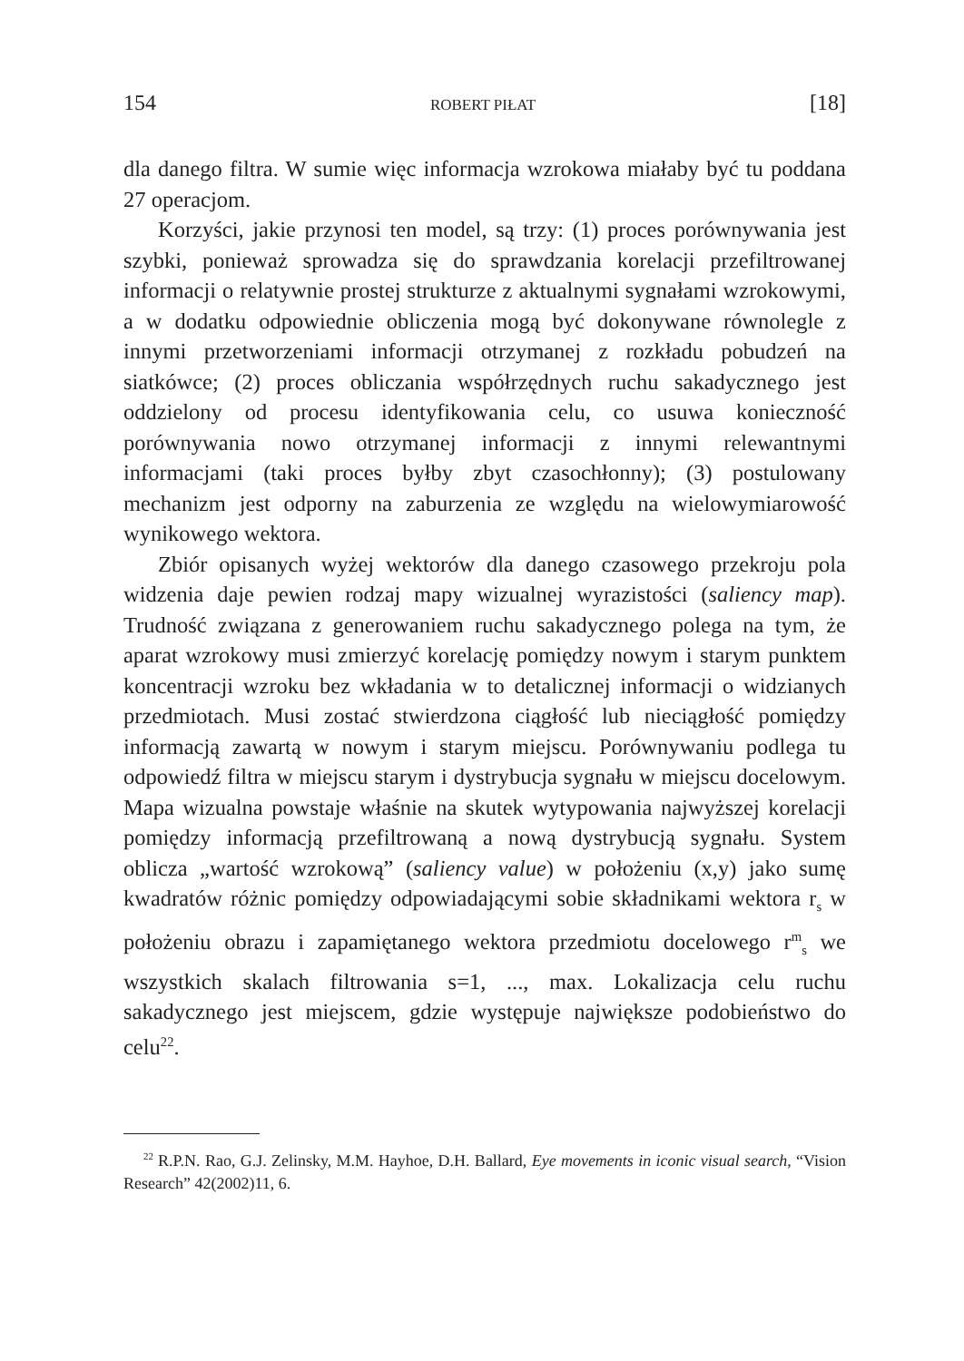154 ROBERT PIŁAT [18]
dla danego filtra. W sumie więc informacja wzrokowa miałaby być tu poddana 27 operacjom.
Korzyści, jakie przynosi ten model, są trzy: (1) proces porównywania jest szybki, ponieważ sprowadza się do sprawdzania korelacji przefiltrowanej informacji o relatywnie prostej strukturze z aktualnymi sygnałami wzrokowymi, a w dodatku odpowiednie obliczenia mogą być dokonywane równolegle z innymi przetworzeniami informacji otrzymanej z rozkładu pobudzeń na siatkówce; (2) proces obliczania współrzędnych ruchu sakadycznego jest oddzielony od procesu identyfikowania celu, co usuwa konieczność porównywania nowo otrzymanej informacji z innymi relewantnymi informacjami (taki proces byłby zbyt czasochłonny); (3) postulowany mechanizm jest odporny na zaburzenia ze względu na wielowymiarowość wynikowego wektora.
Zbiór opisanych wyżej wektorów dla danego czasowego przekroju pola widzenia daje pewien rodzaj mapy wizualnej wyrazistości (saliency map). Trudność związana z generowaniem ruchu sakadycznego polega na tym, że aparat wzrokowy musi zmierzyć korelację pomiędzy nowym i starym punktem koncentracji wzroku bez wkładania w to detalicznej informacji o widzianych przedmiotach. Musi zostać stwierdzona ciągłość lub nieciągłość pomiędzy informacją zawartą w nowym i starym miejscu. Porównywaniu podlega tu odpowiedź filtra w miejscu starym i dystrybucja sygnału w miejscu docelowym. Mapa wizualna powstaje właśnie na skutek wytypowania najwyższej korelacji pomiędzy informacją przefiltrowaną a nową dystrybucją sygnału. System oblicza „wartość wzrokową” (saliency value) w położeniu (x,y) jako sumę kwadratów różnic pomiędzy odpowiadającymi sobie składnikami wektora r<sub>s</sub> w położeniu obrazu i zapamiętanego wektora przedmiotu docelowego r<sup>m</sup><sub>s</sub> we wszystkich skalach filtrowania s=1, ..., max. Lokalizacja celu ruchu sakadycznego jest miejscem, gdzie występuje największe podobieństwo do celu<sup>22</sup>.
<sup>22</sup> R.P.N. Rao, G.J. Zelinsky, M.M. Hayhoe, D.H. Ballard, Eye movements in iconic visual search, “Vision Research” 42(2002)11, 6.